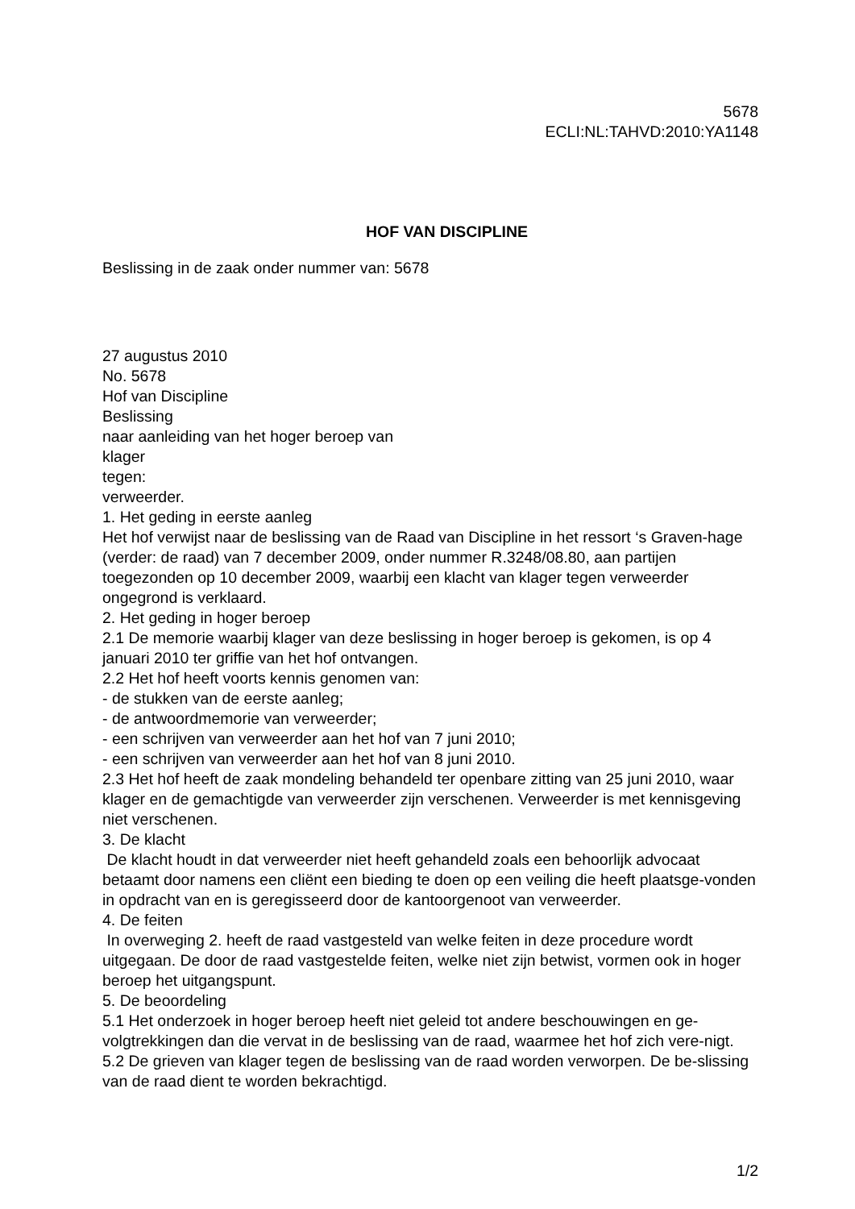5678
ECLI:NL:TAHVD:2010:YA1148
HOF VAN DISCIPLINE
Beslissing in de zaak onder nummer van: 5678
27 augustus 2010
No. 5678
Hof van Discipline
Beslissing
naar aanleiding van het hoger beroep van
klager
tegen:
verweerder.
1. Het geding in eerste aanleg
Het hof verwijst naar de beslissing van de Raad van Discipline in het ressort ‘s Graven-hage (verder: de raad) van 7 december 2009, onder nummer R.3248/08.80, aan partijen toegezonden op 10 december 2009, waarbij een klacht van klager tegen verweerder ongegrond is verklaard.
2. Het geding in hoger beroep
2.1 De memorie waarbij klager van deze beslissing in hoger beroep is gekomen, is op 4 januari 2010 ter griffie van het hof ontvangen.
2.2 Het hof heeft voorts kennis genomen van:
- de stukken van de eerste aanleg;
- de antwoordmemorie van verweerder;
- een schrijven van verweerder aan het hof van 7 juni 2010;
- een schrijven van verweerder aan het hof van 8 juni 2010.
2.3 Het hof heeft de zaak mondeling behandeld ter openbare zitting van 25 juni 2010, waar klager en de gemachtigde van verweerder zijn verschenen. Verweerder is met kennisgeving niet verschenen.
3. De klacht
De klacht houdt in dat verweerder niet heeft gehandeld zoals een behoorlijk advocaat betaamt door namens een cliënt een bieding te doen op een veiling die heeft plaatsge-vonden in opdracht van en is geregisseerd door de kantoorgenoot van verweerder.
4. De feiten
In overweging 2. heeft de raad vastgesteld van welke feiten in deze procedure wordt uitgegaan. De door de raad vastgestelde feiten, welke niet zijn betwist, vormen ook in hoger beroep het uitgangspunt.
5. De beoordeling
5.1 Het onderzoek in hoger beroep heeft niet geleid tot andere beschouwingen en ge-volgtrekkingen dan die vervat in de beslissing van de raad, waarmee het hof zich vere-nigt.
5.2 De grieven van klager tegen de beslissing van de raad worden verworpen. De be-slissing van de raad dient te worden bekrachtigd.
1/2